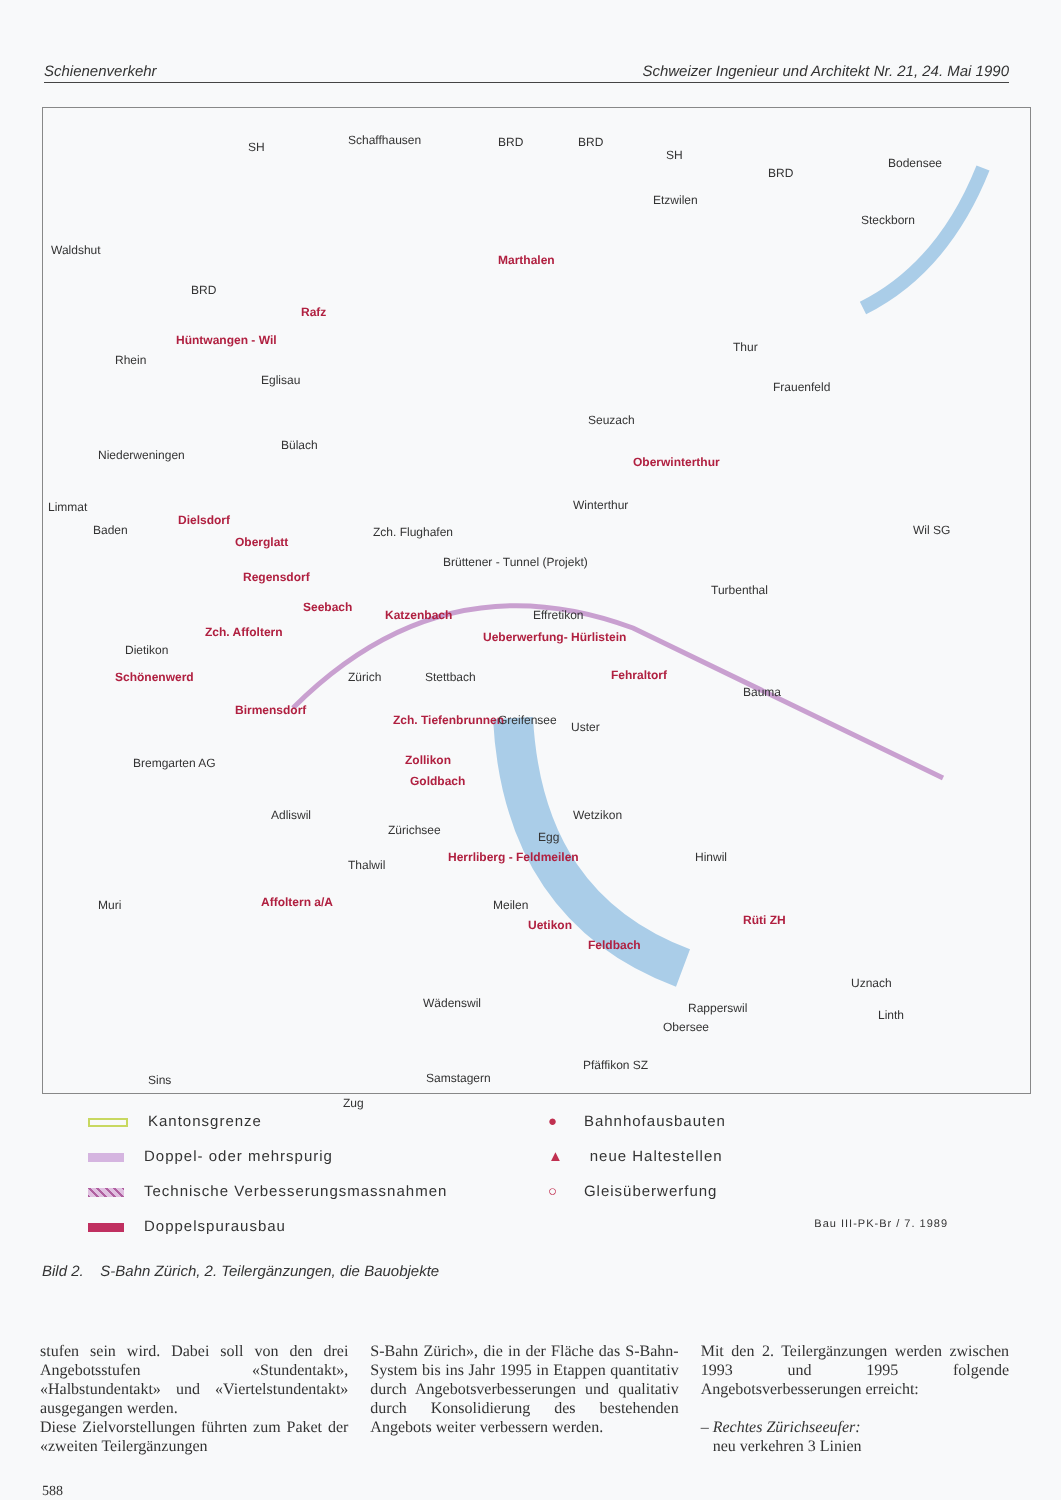Schienenverkehr Schweizer Ingenieur und Architekt Nr. 21, 24. Mai 1990
SH Schaffhausen BRD BRD
SH
BRD
Bodensee
Etzwilen
Steckborn
Waldshut
Marthalen
BRD
Rafz
Hüntwangen - Wil Thur
Rhein
Eglisau Frauenfeld
Seuzach
Bülach
Niederweningen Oberwinterthur
Winterthur Limmat
Baden
Dielsdorf
Zch. Flughafen Wil SG
Oberglatt
Brüttener - Tunnel (Projekt)
Regensdorf
Turbenthal
Seebach
Katzenbach Effretikon
Zch. Affoltern Ueberwerfung- Hürlistein
Dietikon
Schönenwerd Zürich Stettbach Fehraltorf
Bauma
Birmensdorf
Zch. Tiefenbrunnen Uster
Bremgarten AG Zollikon
Goldbach
Greifensee
Adliswil Wetzikon
Egg
Herrliberg - Feldmeilen Hinwil
Thalwil
Zürichsee
Muri Affoltern a/A Meilen
Uetikon Rüti ZH
Feldbach
Uznach
Wädenswil Rapperswil
Obersee
Linth
Pfäffikon SZ
Sins Samstagern
Zug
Kantonsgrenze
Doppel- oder mehrspurig
Technische Verbesserungsmassnahmen
Doppelspurausbau
● Bahnhofausbauten
▲ neue Haltestellen
○ Gleisüberwerfung
Bau III-PK-Br / 7. 1989
Bild 2. S-Bahn Zürich, 2. Teilergänzungen, die Bauobjekte
stufen sein wird. Dabei soll von den drei Angebotsstufen «Stundentakt», «Halbstundentakt» und «Viertelstundentakt» ausgegangen werden.
Diese Zielvorstellungen führten zum Paket der «zweiten Teilergänzungen
S-Bahn Zürich», die in der Fläche das S-Bahn-System bis ins Jahr 1995 in Etappen quantitativ durch Angebotsverbesserungen und qualitativ durch Konsolidierung des bestehenden Angebots weiter verbessern werden.
Mit den 2. Teilergänzungen werden zwischen 1993 und 1995 folgende Angebotsverbesserungen erreicht:
– Rechtes Zürichseeufer:
neu verkehren 3 Linien
588